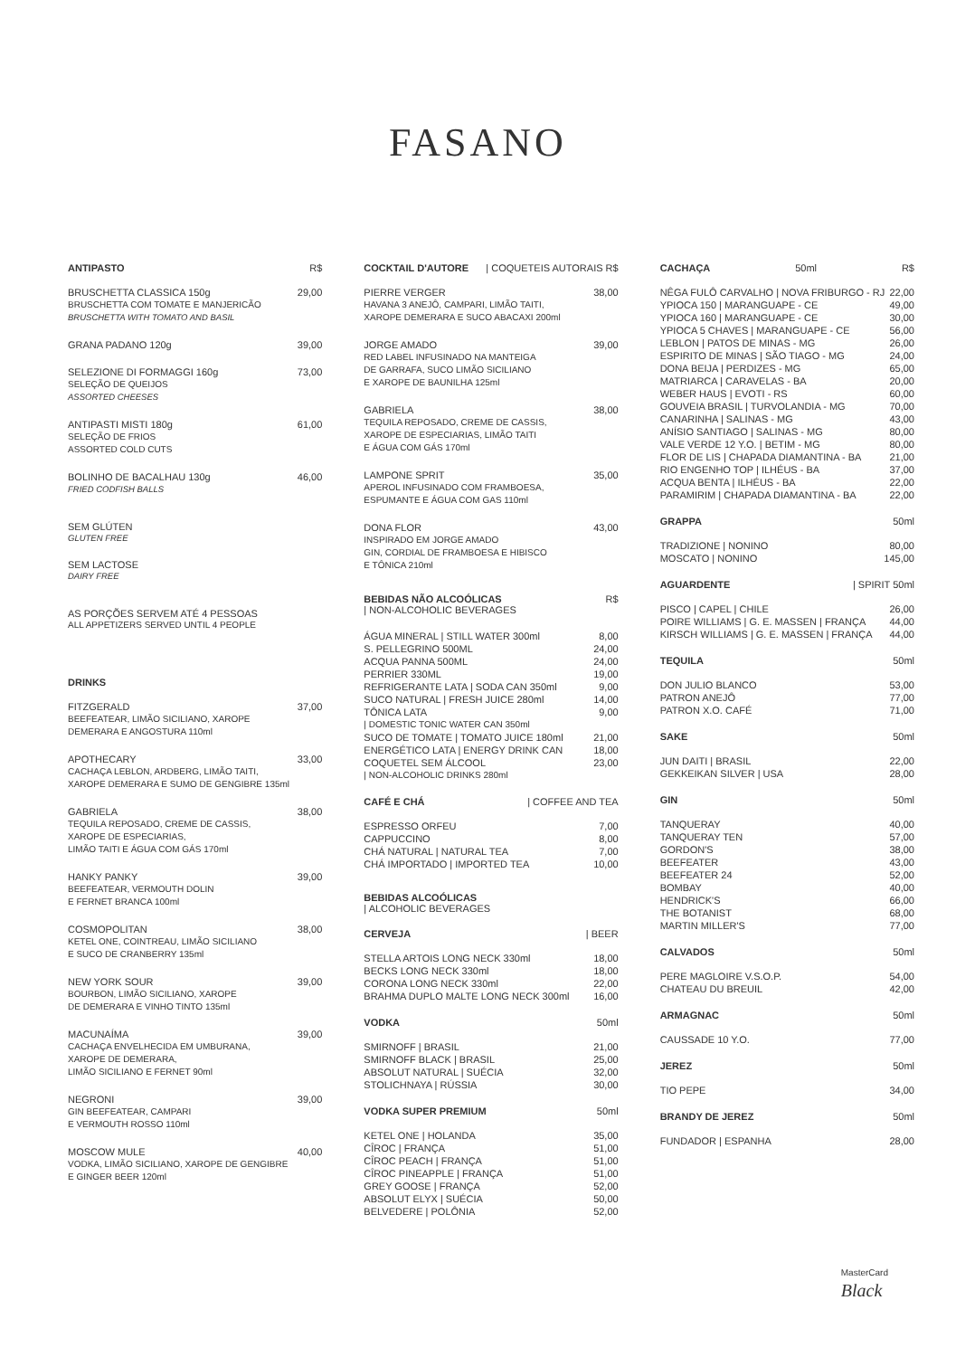FASANO
ANTIPASTO R$
BRUSCHETTA CLASSICA 150g 29,00
BRUSCHETTA COM TOMATE E MANJERICÃO
BRUSCHETTA WITH TOMATO AND BASIL
GRANA PADANO 120g 39,00
SELEZIONE DI FORMAGGI 160g 73,00
SELEÇÃO DE QUEIJOS
ASSORTED CHEESES
ANTIPASTI MISTI 180g 61,00
SELEÇÃO DE FRIOS
ASSORTED COLD CUTS
BOLINHO DE BACALHAU 130g 46,00
FRIED CODFISH BALLS
SEM GLÚTEN
GLUTEN FREE
SEM LACTOSE
DAIRY FREE
AS PORÇÕES SERVEM ATÉ 4 PESSOAS
ALL APPETIZERS SERVED UNTIL 4 PEOPLE
DRINKS
FITZGERALD 37,00
BEEFEATEAR, LIMÃO SICILIANO, XAROPE
DEMERARA E ANGOSTURA 110ml
APOTHECARY 33,00
CACHAÇA LEBLON, ARDBERG, LIMÃO TAITI,
XAROPE DEMERARA E SUMO DE GENGIBRE 135ml
GABRIELA 38,00
TEQUILA REPOSADO, CREME DE CASSIS,
XAROPE DE ESPECIARIAS,
LIMÃO TAITI E ÁGUA COM GÁS 170ml
HANKY PANKY 39,00
BEEFEATEAR, VERMOUTH DOLIN
E FERNET BRANCA 100ml
COSMOPOLITAN 38,00
KETEL ONE, COINTREAU, LIMÃO SICILIANO
E SUCO DE CRANBERRY 135ml
NEW YORK SOUR 39,00
BOURBON, LIMÃO SICILIANO, XAROPE
DE DEMERARA E VINHO TINTO 135ml
MACUNAÍMA 39,00
CACHAÇA ENVELHECIDA EM UMBURANA,
XAROPE DE DEMERARA,
LIMÃO SICILIANO E FERNET 90ml
NEGRONI 39,00
GIN BEEFEATEAR, CAMPARI
E VERMOUTH ROSSO 110ml
MOSCOW MULE 40,00
VODKA, LIMÃO SICILIANO, XAROPE DE GENGIBRE
E GINGER BEER 120ml
COCKTAIL D'AUTORE | COQUETEIS AUTORAIS R$
PIERRE VERGER 38,00
HAVANA 3 ANEJÔ, CAMPARI, LIMÃO TAITI,
XAROPE DEMERARA E SUCO ABACAXI 200ml
JORGE AMADO 39,00
RED LABEL INFUSINADO NA MANTEIGA
DE GARRAFA, SUCO LIMÃO SICILIANO
E XAROPE DE BAUNILHA 125ml
GABRIELA 38,00
TEQUILA REPOSADO, CREME DE CASSIS,
XAROPE DE ESPECIARIAS, LIMÃO TAITI
E ÁGUA COM GÁS 170ml
LAMPONE SPRIT 35,00
APEROL INFUSINADO COM FRAMBOESA,
ESPUMANTE E ÁGUA COM GAS 110ml
DONA FLOR 43,00
INSPIRADO EM JORGE AMADO
GIN, CORDIAL DE FRAMBOESA E HIBISCO
E TÔNICA 210ml
BEBIDAS NÃO ALCOÓLICAS R$
| NON-ALCOHOLIC BEVERAGES
ÁGUA MINERAL | STILL WATER 300ml 8,00
S. PELLEGRINO 500ML 24,00
ACQUA PANNA 500ML 24,00
PERRIER 330ML 19,00
REFRIGERANTE LATA | SODA CAN 350ml 9,00
SUCO NATURAL | FRESH JUICE 280ml 14,00
TÔNICA LATA 9,00
| DOMESTIC TONIC WATER CAN 350ml
SUCO DE TOMATE | TOMATO JUICE 180ml 21,00
ENERGÉTICO LATA | ENERGY DRINK CAN 18,00
COQUETEL SEM ÁLCOOL 23,00
| NON-ALCOHOLIC DRINKS 280ml
CAFÉ E CHÁ | COFFEE AND TEA
ESPRESSO ORFEU 7,00
CAPPUCCINO 8,00
CHÁ NATURAL | NATURAL TEA 7,00
CHÁ IMPORTADO | IMPORTED TEA 10,00
BEBIDAS ALCOÓLICAS
| ALCOHOLIC BEVERAGES
CERVEJA | BEER
STELLA ARTOIS LONG NECK 330ml 18,00
BECKS LONG NECK 330ml 18,00
CORONA LONG NECK 330ml 22,00
BRAHMA DUPLO MALTE LONG NECK 300ml 16,00
VODKA 50ml
SMIRNOFF | BRASIL 21,00
SMIRNOFF BLACK | BRASIL 25,00
ABSOLUT NATURAL | SUÉCIA 32,00
STOLICHNAYA | RÚSSIA 30,00
VODKA SUPER PREMIUM 50ml
KETEL ONE | HOLANDA 35,00
CÎROC | FRANÇA 51,00
CÎROC PEACH | FRANÇA 51,00
CÎROC PINEAPPLE | FRANÇA 51,00
GREY GOOSE | FRANÇA 52,00
ABSOLUT ELYX | SUÉCIA 50,00
BELVEDERE | POLÔNIA 52,00
CACHAÇA 50ml R$
NÊGA FULÔ CARVALHO | NOVA FRIBURGO - RJ 22,00
YPIOCA 150 | MARANGUAPE - CE 49,00
YPIOCA 160 | MARANGUAPE - CE 30,00
YPIOCA 5 CHAVES | MARANGUAPE - CE 56,00
LEBLON | PATOS DE MINAS - MG 26,00
ESPIRITO DE MINAS | SÃO TIAGO - MG 24,00
DONA BEIJA | PERDIZES - MG 65,00
MATRIARCA | CARAVELAS - BA 20,00
WEBER HAUS | EVOTI - RS 60,00
GOUVEIA BRASIL | TURVOLANDIA - MG 70,00
CANARINHA | SALINAS - MG 43,00
ANÍSIO SANTIAGO | SALINAS - MG 80,00
VALE VERDE 12 Y.O. | BETIM - MG 80,00
FLOR DE LIS | CHAPADA DIAMANTINA - BA 21,00
RIO ENGENHO TOP | ILHÉUS - BA 37,00
ACQUA BENTA | ILHÉUS - BA 22,00
PARAMIRIM | CHAPADA DIAMANTINA - BA 22,00
GRAPPA 50ml
TRADIZIONE | NONINO 80,00
MOSCATO | NONINO 145,00
AGUARDENTE | SPIRIT 50ml
PISCO | CAPEL | CHILE 26,00
POIRE WILLIAMS | G. E. MASSEN | FRANÇA 44,00
KIRSCH WILLIAMS | G. E. MASSEN | FRANÇA 44,00
TEQUILA 50ml
DON JULIO BLANCO 53,00
PATRON ANEJÔ 77,00
PATRON X.O. CAFÉ 71,00
SAKE 50ml
JUN DAITI | BRASIL 22,00
GEKKEIKAN SILVER | USA 28,00
GIN 50ml
TANQUERAY 40,00
TANQUERAY TEN 57,00
GORDON'S 38,00
BEEFEATER 43,00
BEEFEATER 24 52,00
BOMBAY 40,00
HENDRICK'S 66,00
THE BOTANIST 68,00
MARTIN MILLER'S 77,00
CALVADOS 50ml
PERE MAGLOIRE V.S.O.P. 54,00
CHATEAU DU BREUIL 42,00
ARMAGNAC 50ml
CAUSSADE 10 Y.O. 77,00
JEREZ 50ml
TIO PEPE 34,00
BRANDY DE JEREZ 50ml
FUNDADOR | ESPANHA 28,00
MasterCard
Black